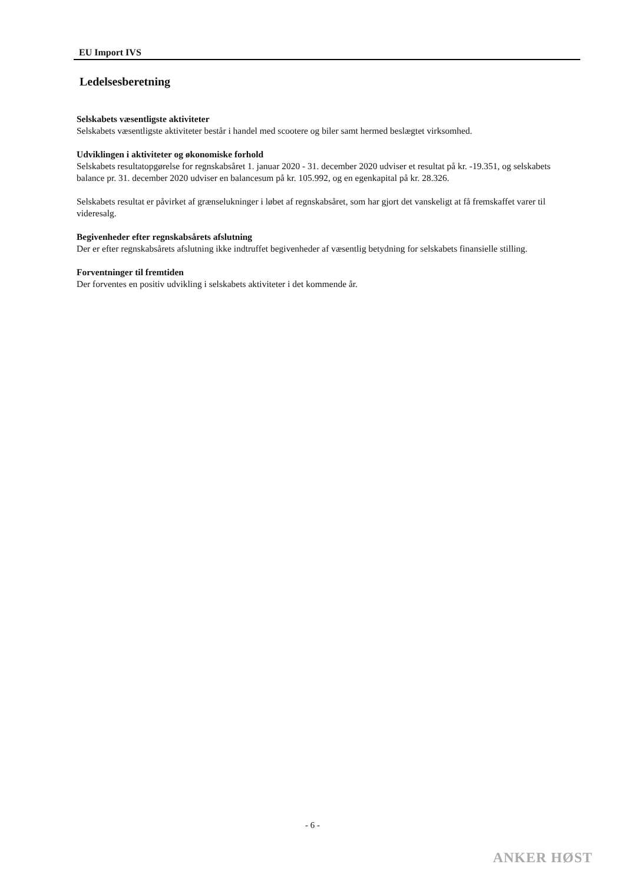EU Import IVS
Ledelsesberetning
Selskabets væsentligste aktiviteter
Selskabets væsentligste aktiviteter består i handel med scootere og biler samt hermed beslægtet virksomhed.
Udviklingen i aktiviteter og økonomiske forhold
Selskabets resultatopgørelse for regnskabsåret 1. januar 2020 - 31. december 2020 udviser et resultat på kr. -19.351, og selskabets balance pr. 31. december 2020 udviser en balancesum på kr. 105.992, og en egenkapital på kr. 28.326.
Selskabets resultat er påvirket af grænselukninger i løbet af regnskabsåret, som har gjort det vanskeligt at få fremskaffet varer til videresalg.
Begivenheder efter regnskabsårets afslutning
Der er efter regnskabsårets afslutning ikke indtruffet begivenheder af væsentlig betydning for selskabets finansielle stilling.
Forventninger til fremtiden
Der forventes en positiv udvikling i selskabets aktiviteter i det kommende år.
- 6 -
ANKER HØST